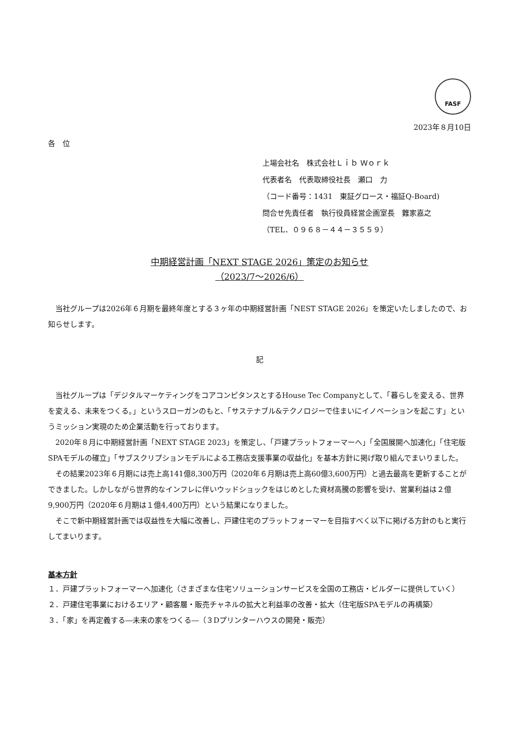FASF
2023年８月10日
各　位
上場会社名　株式会社Ｌｉｂ Ｗｏｒｋ
代表者名　代表取締役社長　瀬口　力
（コード番号：1431　東証グロース・福証Q-Board)
問合せ先責任者　執行役員経営企画室長　難家嘉之
（TEL．０９６８－４４－３５５９）
中期経営計画「NEXT STAGE 2026」策定のお知らせ
（2023/7～2026/6）
当社グループは2026年６月期を最終年度とする３ヶ年の中期経営計画「NEST STAGE 2026」を策定いたしましたので、お知らせします。
記
当社グループは「デジタルマーケティングをコアコンピタンスとするHouse Tec Companyとして、「暮らしを変える、世界を変える、未来をつくる。」というスローガンのもと、「サステナブル&テクノロジーで住まいにイノベーションを起こす」というミッション実現のため企業活動を行っております。
2020年８月に中期経営計画「NEXT STAGE 2023」を策定し、「戸建プラットフォーマーへ」「全国展開へ加速化」「住宅版SPAモデルの確立」「サブスクリプションモデルによる工務店支援事業の収益化」を基本方針に掲げ取り組んでまいりました。
その結果2023年６月期には売上高141億8,300万円（2020年６月期は売上高60億3,600万円）と過去最高を更新することができました。しかしながら世界的なインフレに伴いウッドショックをはじめとした資材高騰の影響を受け、営業利益は２億9,900万円（2020年６月期は１億4,400万円）という結果になりました。
そこで新中期経営計画では収益性を大幅に改善し、戸建住宅のプラットフォーマーを目指すべく以下に掲げる方針のもと実行してまいります。
基本方針
１．戸建プラットフォーマーへ加速化（さまざまな住宅ソリューションサービスを全国の工務店・ビルダーに提供していく）
２．戸建住宅事業におけるエリア・顧客層・販売チャネルの拡大と利益率の改善・拡大（住宅版SPAモデルの再構築）
３．「家」を再定義する―未来の家をつくる―（３Dプリンターハウスの開発・販売）